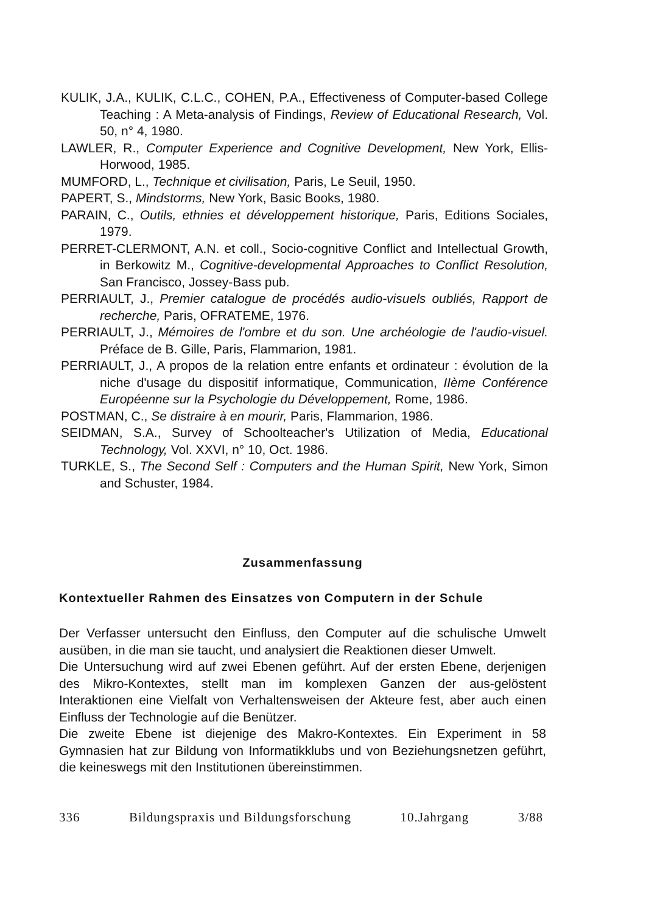KULIK, J.A., KULIK, C.L.C., COHEN, P.A., Effectiveness of Computer-based College Teaching : A Meta-analysis of Findings, Review of Educational Research, Vol. 50, n° 4, 1980.
LAWLER, R., Computer Experience and Cognitive Development, New York, Ellis-Horwood, 1985.
MUMFORD, L., Technique et civilisation, Paris, Le Seuil, 1950.
PAPERT, S., Mindstorms, New York, Basic Books, 1980.
PARAIN, C., Outils, ethnies et développement historique, Paris, Editions Sociales, 1979.
PERRET-CLERMONT, A.N. et coll., Socio-cognitive Conflict and Intellectual Growth, in Berkowitz M., Cognitive-developmental Approaches to Conflict Resolution, San Francisco, Jossey-Bass pub.
PERRIAULT, J., Premier catalogue de procédés audio-visuels oubliés, Rapport de recherche, Paris, OFRATEME, 1976.
PERRIAULT, J., Mémoires de l'ombre et du son. Une archéologie de l'audio-visuel. Préface de B. Gille, Paris, Flammarion, 1981.
PERRIAULT, J., A propos de la relation entre enfants et ordinateur : évolution de la niche d'usage du dispositif informatique, Communication, IIème Conférence Européenne sur la Psychologie du Développement, Rome, 1986.
POSTMAN, C., Se distraire à en mourir, Paris, Flammarion, 1986.
SEIDMAN, S.A., Survey of Schoolteacher's Utilization of Media, Educational Technology, Vol. XXVI, n° 10, Oct. 1986.
TURKLE, S., The Second Self : Computers and the Human Spirit, New York, Simon and Schuster, 1984.
Zusammenfassung
Kontextueller Rahmen des Einsatzes von Computern in der Schule
Der Verfasser untersucht den Einfluss, den Computer auf die schulische Umwelt ausüben, in die man sie taucht, und analysiert die Reaktionen dieser Umwelt.
Die Untersuchung wird auf zwei Ebenen geführt. Auf der ersten Ebene, derjenigen des Mikro-Kontextes, stellt man im komplexen Ganzen der aus-gelöstent Interaktionen eine Vielfalt von Verhaltensweisen der Akteure fest, aber auch einen Einfluss der Technologie auf die Benützer.
Die zweite Ebene ist diejenige des Makro-Kontextes. Ein Experiment in 58 Gymnasien hat zur Bildung von Informatikklubs und von Beziehungsnetzen geführt, die keineswegs mit den Institutionen übereinstimmen.
336 Bildungspraxis und Bildungsforschung 10.Jahrgang 3/88